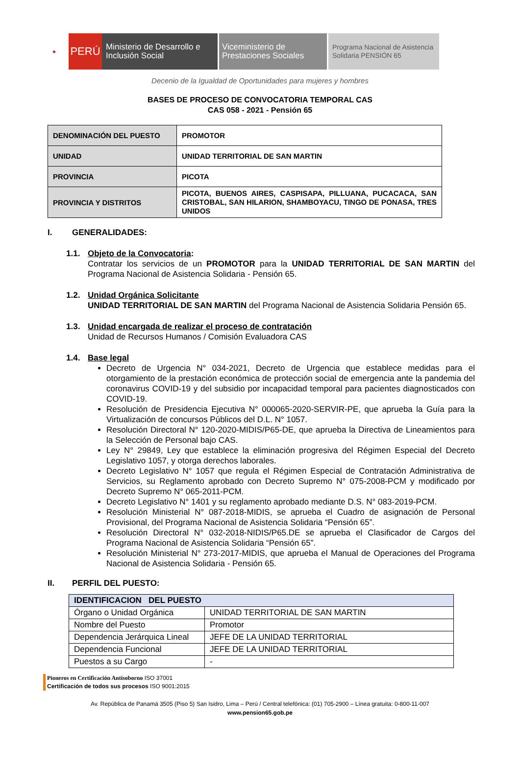★
PERÚ
Ministerio de Desarrollo e Inclusión Social
Viceministerio de Prestaciones Sociales
Programa Nacional de Asistencia Solidaria PENSIÓN 65
Decenio de la Igualdad de Oportunidades para mujeres y hombres
BASES DE PROCESO DE CONVOCATORIA TEMPORAL CAS
CAS 058 - 2021 - Pensión 65
| DENOMINACIÓN DEL PUESTO | PROMOTOR |
| UNIDAD | UNIDAD TERRITORIAL DE SAN MARTIN |
| PROVINCIA | PICOTA |
| PROVINCIA Y DISTRITOS | PICOTA, BUENOS AIRES, CASPISAPA, PILLUANA, PUCACACA, SAN CRISTOBAL, SAN HILARION, SHAMBOYACU, TINGO DE PONASA, TRES UNIDOS |
I. GENERALIDADES:
1.1. Objeto de la Convocatoria:
Contratar los servicios de un PROMOTOR para la UNIDAD TERRITORIAL DE SAN MARTIN del Programa Nacional de Asistencia Solidaria - Pensión 65.
1.2. Unidad Orgánica Solicitante
UNIDAD TERRITORIAL DE SAN MARTIN del Programa Nacional de Asistencia Solidaria Pensión 65.
1.3. Unidad encargada de realizar el proceso de contratación
Unidad de Recursos Humanos / Comisión Evaluadora CAS
1.4. Base legal
Decreto de Urgencia N° 034-2021, Decreto de Urgencia que establece medidas para el otorgamiento de la prestación económica de protección social de emergencia ante la pandemia del coronavirus COVID-19 y del subsidio por incapacidad temporal para pacientes diagnosticados con COVID-19.
Resolución de Presidencia Ejecutiva N° 000065-2020-SERVIR-PE, que aprueba la Guía para la Virtualización de concursos Públicos del D.L. N° 1057.
Resolución Directoral N° 120-2020-MIDIS/P65-DE, que aprueba la Directiva de Lineamientos para la Selección de Personal bajo CAS.
Ley N° 29849, Ley que establece la eliminación progresiva del Régimen Especial del Decreto Legislativo 1057, y otorga derechos laborales.
Decreto Legislativo N° 1057 que regula el Régimen Especial de Contratación Administrativa de Servicios, su Reglamento aprobado con Decreto Supremo N° 075-2008-PCM y modificado por Decreto Supremo N° 065-2011-PCM.
Decreto Legislativo N° 1401 y su reglamento aprobado mediante D.S. N° 083-2019-PCM.
Resolución Ministerial N° 087-2018-MIDIS, se aprueba el Cuadro de asignación de Personal Provisional, del Programa Nacional de Asistencia Solidaria “Pensión 65”.
Resolución Directoral N° 032-2018-NIDIS/P65.DE se aprueba el Clasificador de Cargos del Programa Nacional de Asistencia Solidaria “Pensión 65”.
Resolución Ministerial N° 273-2017-MIDIS, que aprueba el Manual de Operaciones del Programa Nacional de Asistencia Solidaria - Pensión 65.
II. PERFIL DEL PUESTO:
| IDENTIFICACION DEL PUESTO | |
| --- | --- |
| Órgano o Unidad Orgánica | UNIDAD TERRITORIAL DE SAN MARTIN |
| Nombre del Puesto | Promotor |
| Dependencia Jerárquica Lineal | JEFE DE LA UNIDAD TERRITORIAL |
| Dependencia Funcional | JEFE DE LA UNIDAD TERRITORIAL |
| Puestos a su Cargo | - |
Pioneros en Certificación Antisoborno ISO 37001
Certificación de todos sus procesos ISO 9001:2015
Av. República de Panamá 3505 (Piso 5) San Isidro, Lima – Perú / Central telefónica: (01) 705-2900 – Línea gratuita: 0-800-11-007
www.pension65.gob.pe